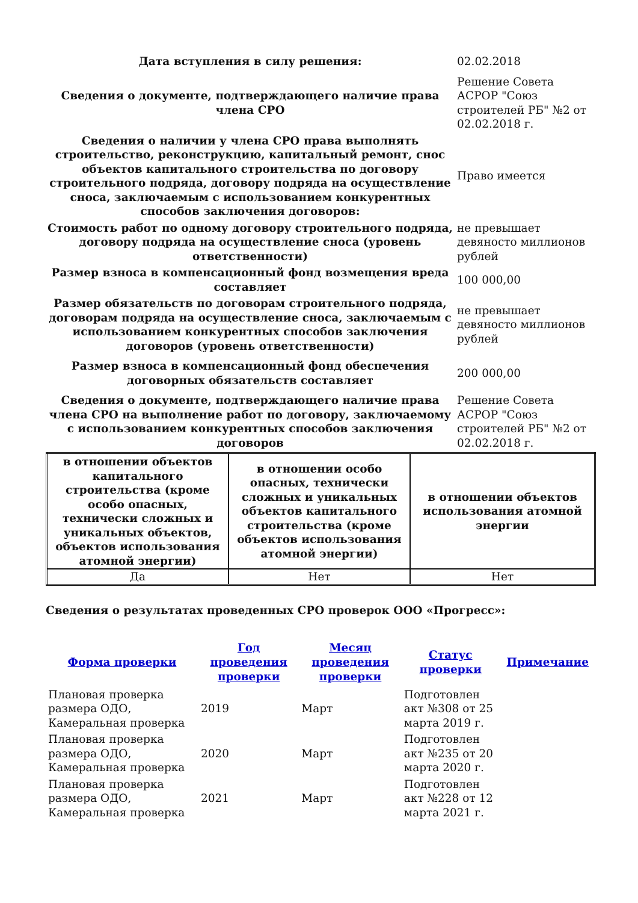| Дата вступления в силу решения: | 02.02.2018 |
| Сведения о документе, подтверждающего наличие права члена СРО | Решение Совета АСРОР "Союз строителей РБ" №2 от 02.02.2018 г. |
| Сведения о наличии у члена СРО права выполнять строительство, реконструкцию, капитальный ремонт, снос объектов капитального строительства по договору строительного подряда, договору подряда на осуществление сноса, заключаемым с использованием конкурентных способов заключения договоров: | Право имеется |
| Стоимость работ по одному договору строительного подряда, договору подряда на осуществление сноса (уровень ответственности) | не превышает девяносто миллионов рублей |
| Размер взноса в компенсационный фонд возмещения вреда составляет | 100 000,00 |
| Размер обязательств по договорам строительного подряда, договорам подряда на осуществление сноса, заключаемым с использованием конкурентных способов заключения договоров (уровень ответственности) | не превышает девяносто миллионов рублей |
| Размер взноса в компенсационный фонд обеспечения договорных обязательств составляет | 200 000,00 |
| Сведения о документе, подтверждающего наличие права члена СРО на выполнение работ по договору, заключаемому с использованием конкурентных способов заключения договоров | Решение Совета АСРОР "Союз строителей РБ" №2 от 02.02.2018 г. |
| в отношении объектов капитального строительства (кроме особо опасных, технически сложных и уникальных объектов, объектов использования атомной энергии) | в отношении особо опасных, технически сложных и уникальных объектов капитального строительства (кроме объектов использования атомной энергии) | в отношении объектов использования атомной энергии |
| --- | --- | --- |
| Да | Нет | Нет |
Сведения о результатах проведенных СРО проверок ООО «Прогресс»:
| Форма проверки | Год проведения проверки | Месяц проведения проверки | Статус проверки | Примечание |
| --- | --- | --- | --- | --- |
| Плановая проверка размера ОДО, Камеральная проверка | 2019 | Март | Подготовлен акт №308 от 25 марта 2019 г. | |
| Плановая проверка размера ОДО, Камеральная проверка | 2020 | Март | Подготовлен акт №235 от 20 марта 2020 г. | |
| Плановая проверка размера ОДО, Камеральная проверка | 2021 | Март | Подготовлен акт №228 от 12 марта 2021 г. | |